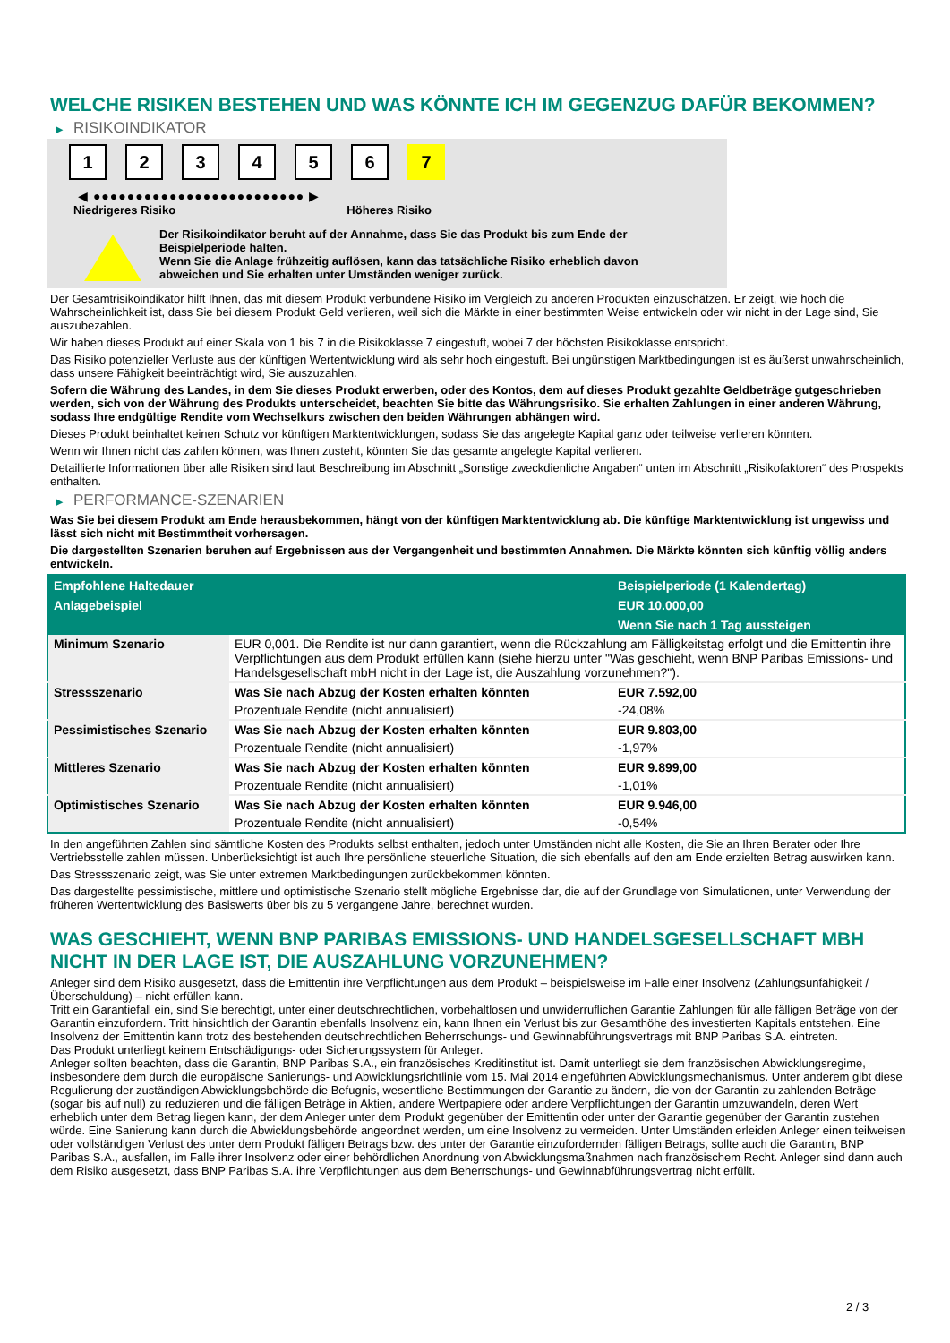WELCHE RISIKEN BESTEHEN UND WAS KÖNNTE ICH IM GEGENZUG DAFÜR BEKOMMEN?
▶ RISIKOINDIKATOR
1 2 3 4 5 6 7
◀ ●●●●●●●●●●●●●●●●●●●●●●●●● ▶
Niedrigeres Risiko Höheres Risiko
Der Risikoindikator beruht auf der Annahme, dass Sie das Produkt bis zum Ende der
Beispielperiode halten.
Wenn Sie die Anlage frühzeitig auflösen, kann das tatsächliche Risiko erheblich davon
abweichen und Sie erhalten unter Umständen weniger zurück.
Der Gesamtrisikoindikator hilft Ihnen, das mit diesem Produkt verbundene Risiko im Vergleich zu anderen Produkten einzuschätzen. Er zeigt, wie hoch die Wahrscheinlichkeit ist, dass Sie bei diesem Produkt Geld verlieren, weil sich die Märkte in einer bestimmten Weise entwickeln oder wir nicht in der Lage sind, Sie auszubezahlen.
Wir haben dieses Produkt auf einer Skala von 1 bis 7 in die Risikoklasse 7 eingestuft, wobei 7 der höchsten Risikoklasse entspricht.
Das Risiko potenzieller Verluste aus der künftigen Wertentwicklung wird als sehr hoch eingestuft. Bei ungünstigen Marktbedingungen ist es äußerst unwahrscheinlich, dass unsere Fähigkeit beeinträchtigt wird, Sie auszuzahlen.
Sofern die Währung des Landes, in dem Sie dieses Produkt erwerben, oder des Kontos, dem auf dieses Produkt gezahlte Geldbeträge gutgeschrieben werden, sich von der Währung des Produkts unterscheidet, beachten Sie bitte das Währungsrisiko. Sie erhalten Zahlungen in einer anderen Währung, sodass Ihre endgültige Rendite vom Wechselkurs zwischen den beiden Währungen abhängen wird.
Dieses Produkt beinhaltet keinen Schutz vor künftigen Marktentwicklungen, sodass Sie das angelegte Kapital ganz oder teilweise verlieren könnten.
Wenn wir Ihnen nicht das zahlen können, was Ihnen zusteht, könnten Sie das gesamte angelegte Kapital verlieren.
Detaillierte Informationen über alle Risiken sind laut Beschreibung im Abschnitt „Sonstige zweckdienliche Angaben“ unten im Abschnitt „Risikofaktoren“ des Prospekts enthalten.
▶ PERFORMANCE-SZENARIEN
Was Sie bei diesem Produkt am Ende herausbekommen, hängt von der künftigen Marktentwicklung ab. Die künftige Marktentwicklung ist ungewiss und lässt sich nicht mit Bestimmtheit vorhersagen.
Die dargestellten Szenarien beruhen auf Ergebnissen aus der Vergangenheit und bestimmten Annahmen. Die Märkte könnten sich künftig völlig anders entwickeln.
| Empfohlene Haltedauer | | Beispielperiode (1 Kalendertag) |
| --- | --- | --- |
| Anlagebeispiel | | EUR 10.000,00 |
| | | Wenn Sie nach 1 Tag aussteigen |
| Minimum Szenario | EUR 0,001. Die Rendite ist nur dann garantiert, wenn die Rückzahlung am Fälligkeitstag erfolgt und die Emittentin ihre Verpflichtungen aus dem Produkt erfüllen kann (siehe hierzu unter "Was geschieht, wenn BNP Paribas Emissions- und Handelsgesellschaft mbH nicht in der Lage ist, die Auszahlung vorzunehmen?"). | |
| Stressszenario | Was Sie nach Abzug der Kosten erhalten könnten | EUR 7.592,00 |
| | Prozentuale Rendite (nicht annualisiert) | -24,08% |
| Pessimistisches Szenario | Was Sie nach Abzug der Kosten erhalten könnten | EUR 9.803,00 |
| | Prozentuale Rendite (nicht annualisiert) | -1,97% |
| Mittleres Szenario | Was Sie nach Abzug der Kosten erhalten könnten | EUR 9.899,00 |
| | Prozentuale Rendite (nicht annualisiert) | -1,01% |
| Optimistisches Szenario | Was Sie nach Abzug der Kosten erhalten könnten | EUR 9.946,00 |
| | Prozentuale Rendite (nicht annualisiert) | -0,54% |
In den angeführten Zahlen sind sämtliche Kosten des Produkts selbst enthalten, jedoch unter Umständen nicht alle Kosten, die Sie an Ihren Berater oder Ihre Vertriebsstelle zahlen müssen. Unberücksichtigt ist auch Ihre persönliche steuerliche Situation, die sich ebenfalls auf den am Ende erzielten Betrag auswirken kann.
Das Stressszenario zeigt, was Sie unter extremen Marktbedingungen zurückbekommen könnten.
Das dargestellte pessimistische, mittlere und optimistische Szenario stellt mögliche Ergebnisse dar, die auf der Grundlage von Simulationen, unter Verwendung der früheren Wertentwicklung des Basiswerts über bis zu 5 vergangene Jahre, berechnet wurden.
WAS GESCHIEHT, WENN BNP PARIBAS EMISSIONS- UND HANDELSGESELLSCHAFT MBH NICHT IN DER LAGE IST, DIE AUSZAHLUNG VORZUNEHMEN?
Anleger sind dem Risiko ausgesetzt, dass die Emittentin ihre Verpflichtungen aus dem Produkt – beispielsweise im Falle einer Insolvenz (Zahlungsunfähigkeit / Überschuldung) – nicht erfüllen kann.
Tritt ein Garantiefall ein, sind Sie berechtigt, unter einer deutschrechtlichen, vorbehaltlosen und unwiderruflichen Garantie Zahlungen für alle fälligen Beträge von der Garantin einzufordern. Tritt hinsichtlich der Garantin ebenfalls Insolvenz ein, kann Ihnen ein Verlust bis zur Gesamthöhe des investierten Kapitals entstehen. Eine Insolvenz der Emittentin kann trotz des bestehenden deutschrechtlichen Beherrschungs- und Gewinnabführungsvertrags mit BNP Paribas S.A. eintreten.
Das Produkt unterliegt keinem Entschädigungs- oder Sicherungssystem für Anleger.
Anleger sollten beachten, dass die Garantin, BNP Paribas S.A., ein französisches Kreditinstitut ist. Damit unterliegt sie dem französischen Abwicklungsregime, insbesondere dem durch die europäische Sanierungs- und Abwicklungsrichtlinie vom 15. Mai 2014 eingeführten Abwicklungsmechanismus. Unter anderem gibt diese Regulierung der zuständigen Abwicklungsbehörde die Befugnis, wesentliche Bestimmungen der Garantie zu ändern, die von der Garantin zu zahlenden Beträge (sogar bis auf null) zu reduzieren und die fälligen Beträge in Aktien, andere Wertpapiere oder andere Verpflichtungen der Garantin umzuwandeln, deren Wert erheblich unter dem Betrag liegen kann, der dem Anleger unter dem Produkt gegenüber der Emittentin oder unter der Garantie gegenüber der Garantin zustehen würde. Eine Sanierung kann durch die Abwicklungsbehörde angeordnet werden, um eine Insolvenz zu vermeiden. Unter Umständen erleiden Anleger einen teilweisen oder vollständigen Verlust des unter dem Produkt fälligen Betrags bzw. des unter der Garantie einzufordernden fälligen Betrags, sollte auch die Garantin, BNP Paribas S.A., ausfallen, im Falle ihrer Insolvenz oder einer behördlichen Anordnung von Abwicklungsmaßnahmen nach französischem Recht. Anleger sind dann auch dem Risiko ausgesetzt, dass BNP Paribas S.A. ihre Verpflichtungen aus dem Beherrschungs- und Gewinnabführungsvertrag nicht erfüllt.
2 / 3